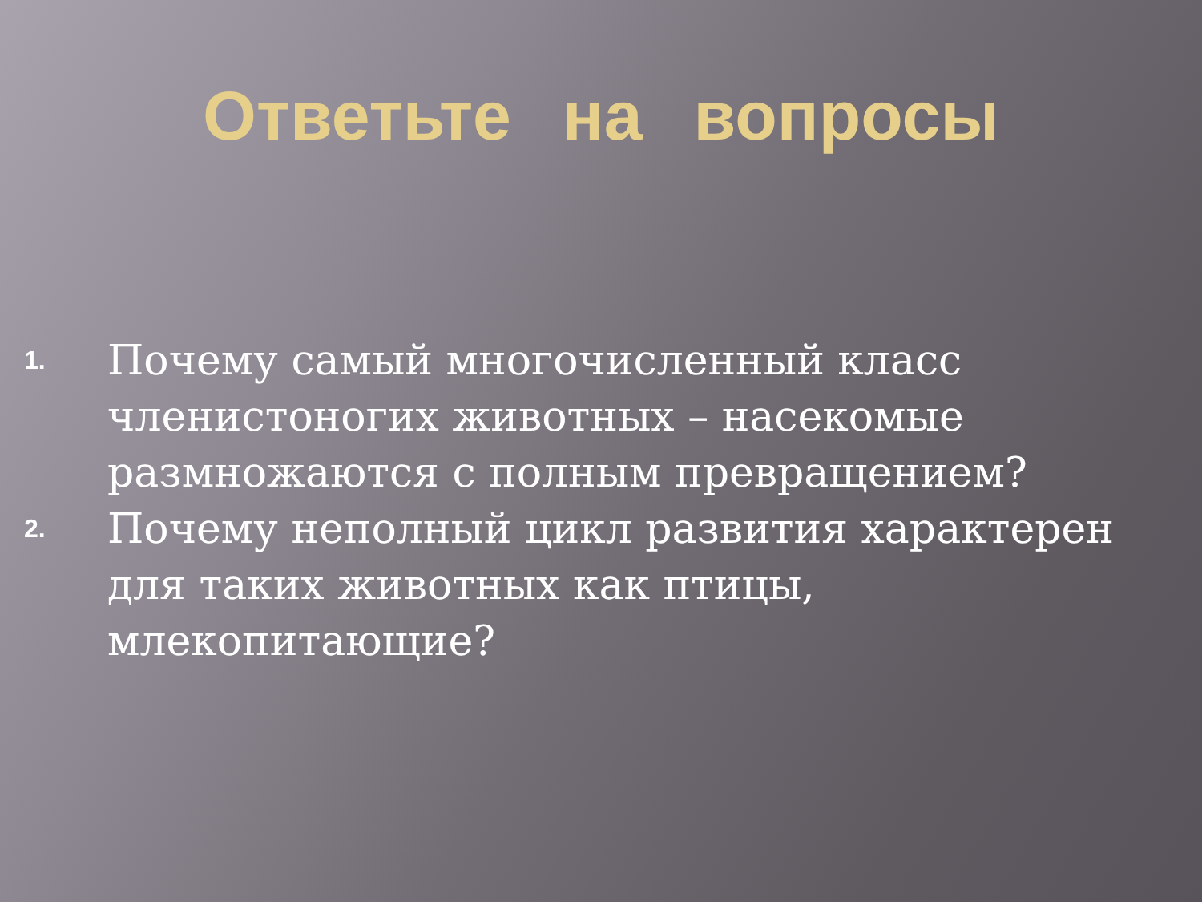Ответьте на вопросы
1. Почему самый многочисленный класс членистоногих животных – насекомые размножаются с полным превращением?
2. Почему неполный цикл развития характерен для таких животных как птицы, млекопитающие?